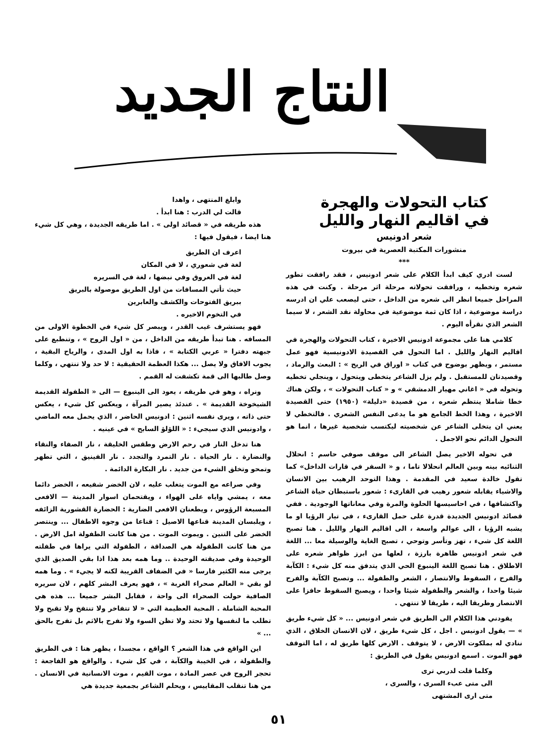النتاج الجديد
كتاب التحولات والهجرة
في اقاليم النهار والليل
شعر ادونيس
منشورات المكتبة العصرية في بيروت
***
لست ادري كيف ابدأ الكلام على شعر ادونيس ، فقد رافقت تطور شعره وتخطيه ، ورافقت تحولاته مرحلة اثر مرحلة . وكنت في هذه المراحل جميعا انظر الى شعره من الداخل ، حتى ليصعب علي ان ادرسه دراسة موضوعية ، اذا كان ثمة موضوعية في محاولة نقد الشعر ، لا سيما الشعر الذي نقرأه اليوم .
كلامي هنا على مجموعة ادونيس الاخيرة ، كتاب التحولات والهجرة في اقاليم النهار والليل . اما التحول في القصيدة الادونيسية فهو عمل مستمر ، ويظهر بوضوح في كتاب « اوراق في الريح » : البعث والرماد ، وقصيدتان للمستقبل . ولم يزل الشاعر يتخطى ويتحول ، وينجلي تخطيه وتحوله في « اغاني مهيار الدمشقي » و « كتاب التحولات » ، ولكن هناك خطا شاملا ينتظم شعره ، من قصيدة «دليلة» (١٩٥٠) حتى القصيدة الاخيرة ، وهذا الخط الجامع هو ما يدعى النفس الشعري . فالتخطي لا يعني ان يتخلى الشاعر عن شخصيته ليكتسب شخصية غيرها ، انما هو التحول الدائم نحو الاجمل .
في تحوله الاخير يصل الشاعر الى موقف صوفي حاسم : انحلال الثنائيه بينه وبين العالم انحلالا تاما ، و « السفر في قارات الداخل» كما تقول خالدة سعيد في المقدمة . وهذا التوحد الرهيب بين الانسان والاشياء يقابله شعور رهيب في القارىء : شعور باستبطان حياة الشاعر واكتشافها ، في احاسيسها الحلوة والمرة وفي معاناتها الوجودية . ففي قصائد ادونيس الجديدة قدرة على حمل القارىء ، في تيار الرؤيا او ما يشبه الرؤيا ، الى عوالم واسعة ، الى اقاليم النهار والليل . هنا تصبح اللغة كل شيء ، تهز وتأسر وتوحي ، تصبح الغاية والوسيلة معا ... اللغة في شعر ادونيس ظاهرة بارزة ، لعلها من ابرز ظواهر شعره على الاطلاق . هنا تصبح اللغة الينبوع الحي الذي يتدفق منه كل شيء : الكآبة والفرح ، السقوط والانتصار ، الشعر والطفولة ... وتصبح الكآبة والفرح شيئا واحدا ، والشعر والطفولة شيئا واحدا ، ويصبح السقوط حافزا على الانتصار وطريقا اليه ، طريقا لا تنتهي .
يقودني هذا الكلام الى الطريق في شعر ادونيس ... « كل شيء طريق » — يقول ادونيس . اجل ، كل شيء طريق ، لان الانسان الخلاق ، الذي ننادي له بملكوت الارض ، لا يتوقف . الارض كلها طريق له ، اما التوقف فهو الموت . اسمع ادونيس يقول في الطريق :
وكلما قلت لدربي ترى
الى متى عبء السرى ، والسرى ،
متى ارى المشتهى
وابلغ المنتهى ، واهدا
قالت لي الدرب : هنا ابدأ .
هذه طريقه في « قصائد اولى » . اما طريقه الجديدة ، وهي كل شيء هنا ايضا ، فيقول فيها :
اعرف ان الطريق
لغة في شعوري ، لا في المكان
لغة في العروق وفي نبضها ، لغة في السريره
حيث تأتي المسافات من اول الطريق موصولة بالبريق
ببريق الفتوحات والكشف والعابرين
في التخوم الاخيره .
فهو يستشرف غيب القدر ، ويبصر كل شيء في الخطوة الاولى من المسافه . هنا تبدأ طريقه من الداخل ، من « اول الروح » ، وتنطبع على جبهته دفترا « عربي الكتابة » ، فاذا به اول المدى ، والرياح البقية ، يجوب الافاق ولا يصل ... هكذا العظمة الحقيقية : لا حد ولا تنتهي ، وكلما وصل طالبها الى قمة تكشفت له القمم .
ونراه ، وهو في طريقه ، يعود الى الينبوع — الى « الطفولة القديمة الشيخوخة القديمة » . عندئذ يصير المرآة ، ويعكس كل شيء ، يعكس حتى ذاته ، ويرى نفسه اثنين : ادونيس الحاضر ، الذي يحمل معه الماضي ، وادونيس الذي سيجيء : « اللؤلؤ السابح » في عينيه .
هنا تدخل النار في رحم الارض وطقس الخليقة ، نار الصفاء والنقاء والنضارة . نار الحياة . نار التمرد والتجدد . نار الفينيق ، التي تطهر وتمحو وتخلق الشيء من جديد . نار البكارة الدائمة .
وفي صراعه مع الموت يتغلب عليه ، لان الخضر شفيعه ، الخضر دائما معه ، يمشي واياه على الهواء ، ويقتحمان اسوار المدينة — الافعى المسبعة الرؤوس ، ويطعنان الافعى الضارية : الحضارة القشورية الزائفه ، ويلبسان المدينة قناعها الاصيل : قناعا من وجوه الاطفال ... وينتصر الخضر على التنين . ويموت الموت . من هنا كانت الطفولة امل الارض . من هنا كانت الطفولة هي الصداقة ، الطفولة التي يراها في طفلته الوحيدة وفي صديقته الوحيدة .. وما همه بعد هذا اذا بقي الصديق الذي يرجى منه الكثير فارسا « في الضفاف القريبة لكنه لا يجيء » . وما همه لو بقي « العالم صحراء الغربة » ، فهو يعرف البشر كلهم ، لان سريره الصافية حولت الصحراء الى واحة ، فقابل البشر جميعا ... هذه هي المحبة الشاملة . المحبة العظيمة التي « لا تتفاخر ولا تنتفخ ولا تقبح ولا تطلب ما لنفسها ولا تحتد ولا تظن السوء ولا تفرح بالاثم بل تفرح بالحق ... »
اين الواقع في هذا الشعر ؟ الواقع ، مجسدا ، يظهر هنا : في الطريق والطفولة ، في الخيبة والكآبة ، في كل شيء . والواقع هو الفاجعة : تحجر الروح في عصر المادة ، موت القيم ، موت الانسانية في الانسان . من هنا تنقلب المقاييس ، ويحلم الشاعر بجمعية جديدة هي
٥١